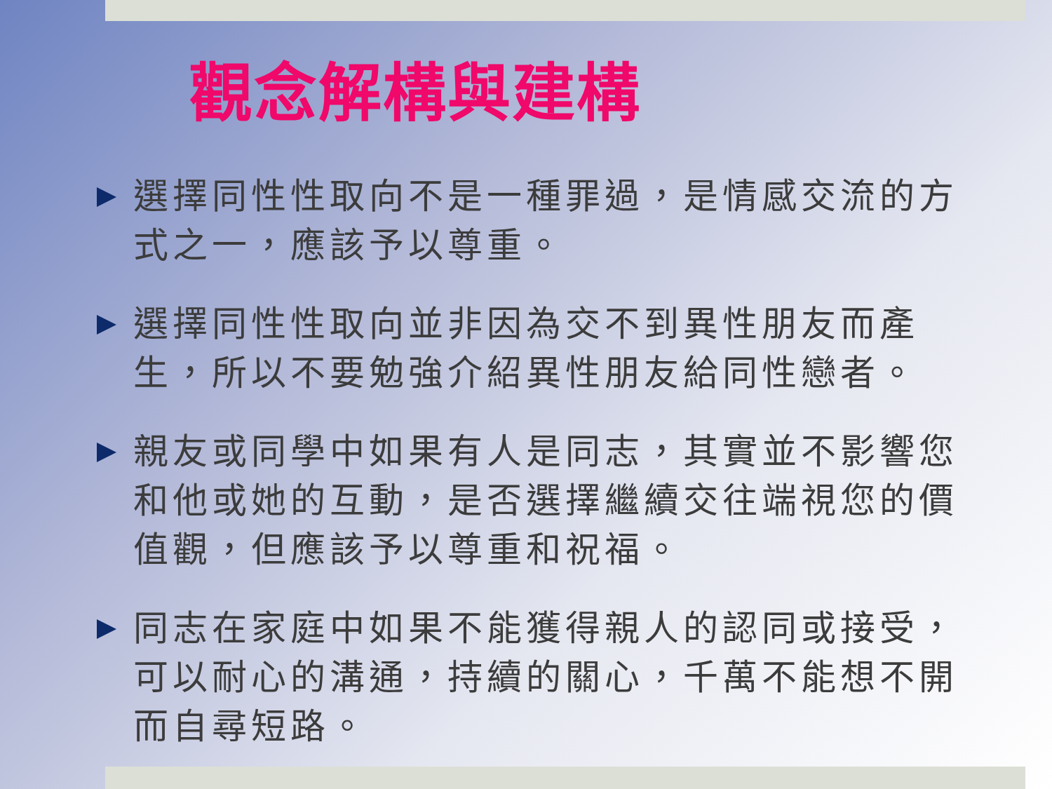觀念解構與建構
選擇同性性取向不是一種罪過，是情感交流的方式之一，應該予以尊重。
選擇同性性取向並非因為交不到異性朋友而產生，所以不要勉強介紹異性朋友給同性戀者。
親友或同學中如果有人是同志，其實並不影響您和他或她的互動，是否選擇繼續交往端視您的價值觀，但應該予以尊重和祝福。
同志在家庭中如果不能獲得親人的認同或接受，可以耐心的溝通，持續的關心，千萬不能想不開而自尋短路。